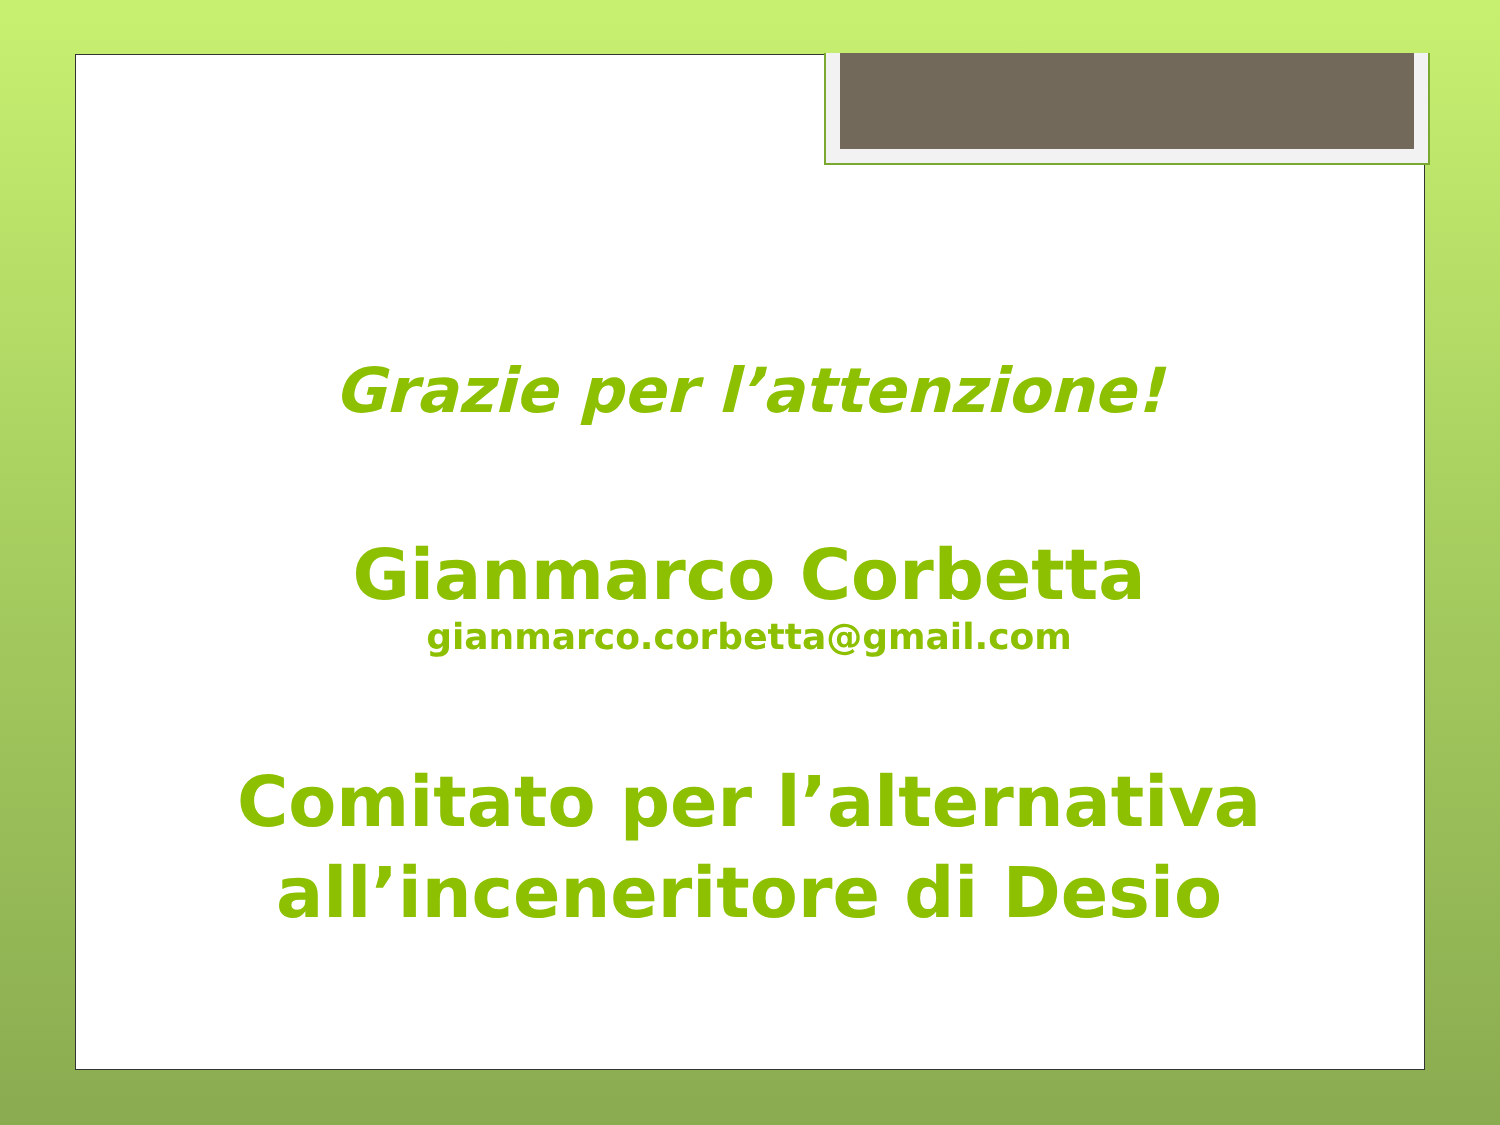Grazie per l’attenzione!
Gianmarco Corbetta
gianmarco.corbetta@gmail.com
Comitato per l’alternativa
all’inceneritore di Desio